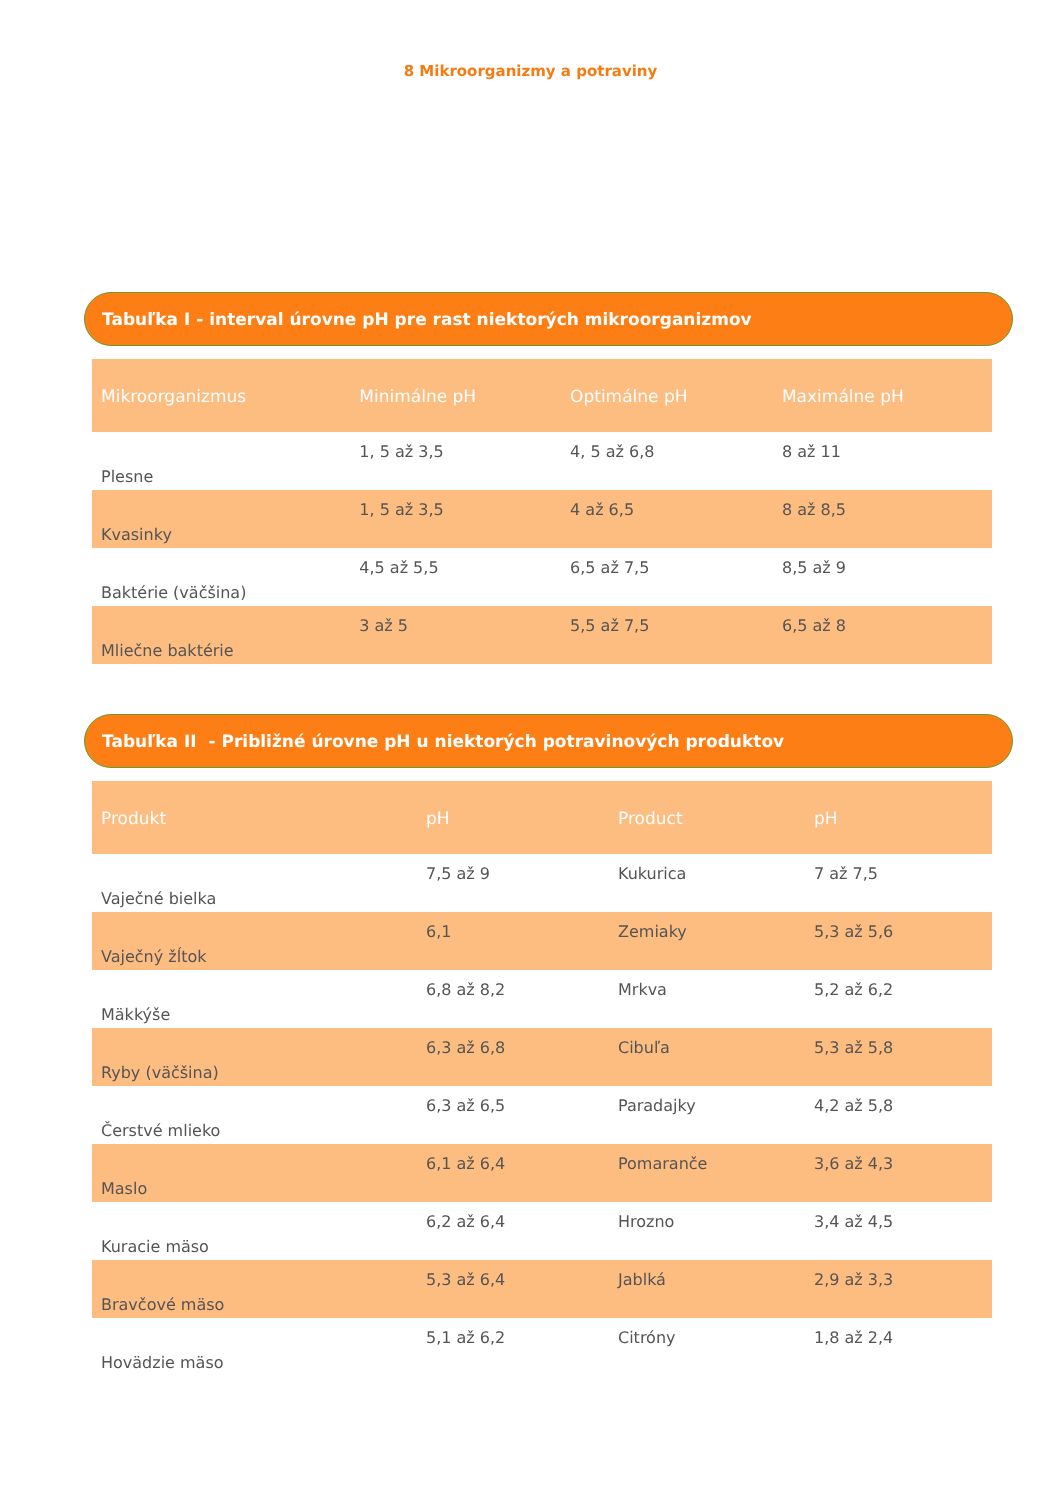8 Mikroorganizmy a potraviny
Tabuľka I - interval úrovne pH pre rast niektorých mikroorganizmov
| Mikroorganizmus | Minimálne pH | Optimálne pH | Maximálne pH |
| --- | --- | --- | --- |
| Plesne | 1, 5 až 3,5 | 4, 5 až 6,8 | 8 až 11 |
| Kvasinky | 1, 5 až 3,5 | 4 až 6,5 | 8 až 8,5 |
| Baktérie (väčšina) | 4,5 až 5,5 | 6,5 až 7,5 | 8,5 až 9 |
| Mliečne baktérie | 3 až 5 | 5,5 až 7,5 | 6,5 až 8 |
Tabuľka II - Približné úrovne pH u niektorých potravinových produktov
| Produkt | pH | Product | pH |
| --- | --- | --- | --- |
| Vaječné bielka | 7,5 až 9 | Kukurica | 7 až 7,5 |
| Vaječný žĺtok | 6,1 | Zemiaky | 5,3 až 5,6 |
| Mäkkýše | 6,8 až 8,2 | Mrkva | 5,2 až 6,2 |
| Ryby (väčšina) | 6,3 až 6,8 | Cibuľa | 5,3 až 5,8 |
| Čerstvé mlieko | 6,3 až 6,5 | Paradajky | 4,2 až 5,8 |
| Maslo | 6,1 až 6,4 | Pomaranče | 3,6 až 4,3 |
| Kuracie mäso | 6,2 až 6,4 | Hrozno | 3,4 až 4,5 |
| Bravčové mäso | 5,3 až 6,4 | Jablká | 2,9 až 3,3 |
| Hovädzie mäso | 5,1 až 6,2 | Citróny | 1,8 až 2,4 |